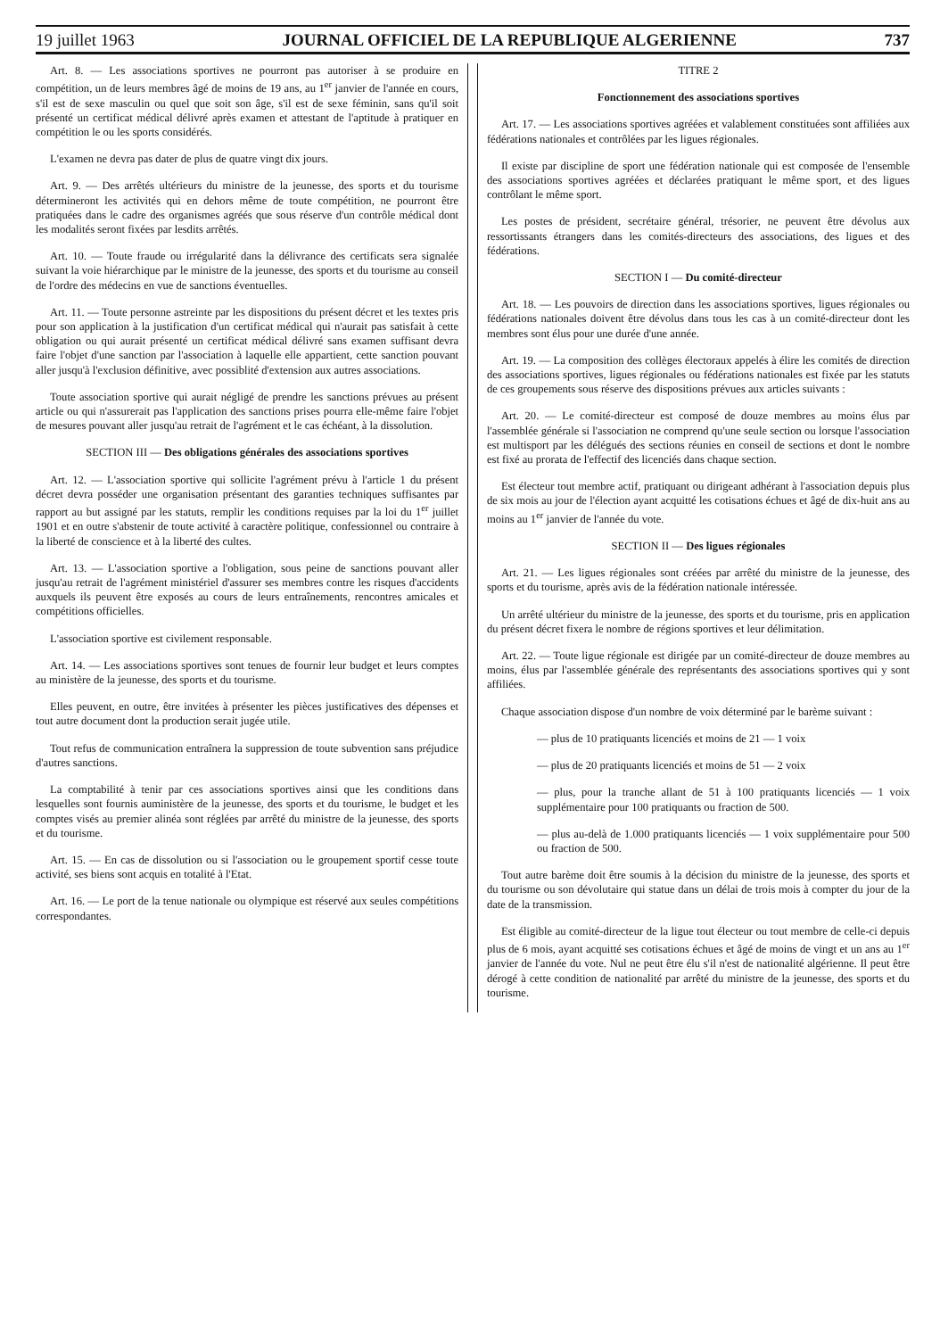19 juillet 1963 JOURNAL OFFICIEL DE LA REPUBLIQUE ALGERIENNE 737
Art. 8. — Les associations sportives ne pourront pas autoriser à se produire en compétition, un de leurs membres âgé de moins de 19 ans, au 1<sup>er</sup> janvier de l'année en cours, s'il est de sexe masculin ou quel que soit son âge, s'il est de sexe féminin, sans qu'il soit présenté un certificat médical délivré après examen et attestant de l'aptitude à pratiquer en compétition le ou les sports considérés.
L'examen ne devra pas dater de plus de quatre vingt dix jours.
Art. 9. — Des arrêtés ultérieurs du ministre de la jeunesse, des sports et du tourisme détermineront les activités qui en dehors même de toute compétition, ne pourront être pratiquées dans le cadre des organismes agréés que sous réserve d'un contrôle médical dont les modalités seront fixées par lesdits arrêtés.
Art. 10. — Toute fraude ou irrégularité dans la délivrance des certificats sera signalée suivant la voie hiérarchique par le ministre de la jeunesse, des sports et du tourisme au conseil de l'ordre des médecins en vue de sanctions éventuelles.
Art. 11. — Toute personne astreinte par les dispositions du présent décret et les textes pris pour son application à la justification d'un certificat médical qui n'aurait pas satisfait à cette obligation ou qui aurait présenté un certificat médical délivré sans examen suffisant devra faire l'objet d'une sanction par l'association à laquelle elle appartient, cette sanction pouvant aller jusqu'à l'exclusion définitive, avec possiblité d'extension aux autres associations.
Toute association sportive qui aurait négligé de prendre les sanctions prévues au présent article ou qui n'assurerait pas l'application des sanctions prises pourra elle-même faire l'objet de mesures pouvant aller jusqu'au retrait de l'agrément et le cas échéant, à la dissolution.
SECTION III — Des obligations générales des associations sportives
Art. 12. — L'association sportive qui sollicite l'agrément prévu à l'article 1 du présent décret devra posséder une organisation présentant des garanties techniques suffisantes par rapport au but assigné par les statuts, remplir les conditions requises par la loi du 1<sup>er</sup> juillet 1901 et en outre s'abstenir de toute activité à caractère politique, confessionnel ou contraire à la liberté de conscience et à la liberté des cultes.
Art. 13. — L'association sportive a l'obligation, sous peine de sanctions pouvant aller jusqu'au retrait de l'agrément ministériel d'assurer ses membres contre les risques d'accidents auxquels ils peuvent être exposés au cours de leurs entraînements, rencontres amicales et compétitions officielles.
L'association sportive est civilement responsable.
Art. 14. — Les associations sportives sont tenues de fournir leur budget et leurs comptes au ministère de la jeunesse, des sports et du tourisme.
Elles peuvent, en outre, être invitées à présenter les pièces justificatives des dépenses et tout autre document dont la production serait jugée utile.
Tout refus de communication entraînera la suppression de toute subvention sans préjudice d'autres sanctions.
La comptabilité à tenir par ces associations sportives ainsi que les conditions dans lesquelles sont fournis auministère de la jeunesse, des sports et du tourisme, le budget et les comptes visés au premier alinéa sont réglées par arrêté du ministre de la jeunesse, des sports et du tourisme.
Art. 15. — En cas de dissolution ou si l'association ou le groupement sportif cesse toute activité, ses biens sont acquis en totalité à l'Etat.
Art. 16. — Le port de la tenue nationale ou olympique est réservé aux seules compétitions correspondantes.
TITRE 2
Fonctionnement des associations sportives
Art. 17. — Les associations sportives agréées et valablement constituées sont affiliées aux fédérations nationales et contrôlées par les ligues régionales.
Il existe par discipline de sport une fédération nationale qui est composée de l'ensemble des associations sportives agréées et déclarées pratiquant le même sport, et des ligues contrôlant le même sport.
Les postes de président, secrétaire général, trésorier, ne peuvent être dévolus aux ressortissants étrangers dans les comités-directeurs des associations, des ligues et des fédérations.
SECTION I — Du comité-directeur
Art. 18. — Les pouvoirs de direction dans les associations sportives, ligues régionales ou fédérations nationales doivent être dévolus dans tous les cas à un comité-directeur dont les membres sont élus pour une durée d'une année.
Art. 19. — La composition des collèges électoraux appelés à élire les comités de direction des associations sportives, ligues régionales ou fédérations nationales est fixée par les statuts de ces groupements sous réserve des dispositions prévues aux articles suivants :
Art. 20. — Le comité-directeur est composé de douze membres au moins élus par l'assemblée générale si l'association ne comprend qu'une seule section ou lorsque l'association est multisport par les délégués des sections réunies en conseil de sections et dont le nombre est fixé au prorata de l'effectif des licenciés dans chaque section.
Est électeur tout membre actif, pratiquant ou dirigeant adhérant à l'association depuis plus de six mois au jour de l'élection ayant acquitté les cotisations échues et âgé de dix-huit ans au moins au 1<sup>er</sup> janvier de l'année du vote.
SECTION II — Des ligues régionales
Art. 21. — Les ligues régionales sont créées par arrêté du ministre de la jeunesse, des sports et du tourisme, après avis de la fédération nationale intéressée.
Un arrêté ultérieur du ministre de la jeunesse, des sports et du tourisme, pris en application du présent décret fixera le nombre de régions sportives et leur délimitation.
Art. 22. — Toute ligue régionale est dirigée par un comité-directeur de douze membres au moins, élus par l'assemblée générale des représentants des associations sportives qui y sont affiliées.
Chaque association dispose d'un nombre de voix déterminé par le barème suivant :
— plus de 10 pratiquants licenciés et moins de 21 — 1 voix
— plus de 20 pratiquants licenciés et moins de 51 — 2 voix
— plus, pour la tranche allant de 51 à 100 pratiquants licenciés — 1 voix supplémentaire pour 100 pratiquants ou fraction de 500.
— plus au-delà de 1.000 pratiquants licenciés — 1 voix supplémentaire pour 500 ou fraction de 500.
Tout autre barème doit être soumis à la décision du ministre de la jeunesse, des sports et du tourisme ou son dévolutaire qui statue dans un délai de trois mois à compter du jour de la date de la transmission.
Est éligible au comité-directeur de la ligue tout électeur ou tout membre de celle-ci depuis plus de 6 mois, ayant acquitté ses cotisations échues et âgé de moins de vingt et un ans au 1<sup>er</sup> janvier de l'année du vote. Nul ne peut être élu s'il n'est de nationalité algérienne. Il peut être dérogé à cette condition de nationalité par arrêté du ministre de la jeunesse, des sports et du tourisme.